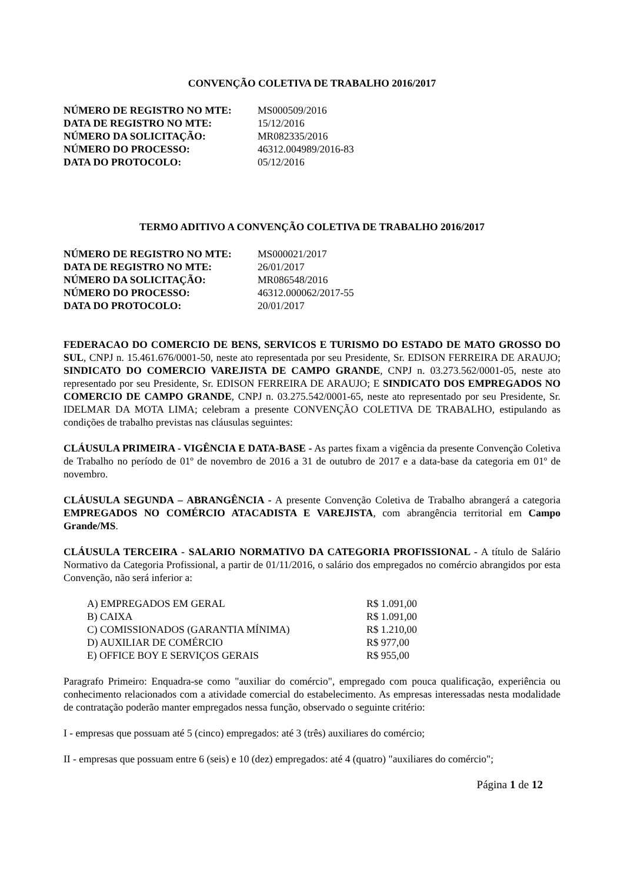CONVENÇÃO COLETIVA DE TRABALHO 2016/2017
| NÚMERO DE REGISTRO NO MTE: | MS000509/2016 |
| DATA DE REGISTRO NO MTE: | 15/12/2016 |
| NÚMERO DA SOLICITAÇÃO: | MR082335/2016 |
| NÚMERO DO PROCESSO: | 46312.004989/2016-83 |
| DATA DO PROTOCOLO: | 05/12/2016 |
TERMO ADITIVO A CONVENÇÃO COLETIVA DE TRABALHO 2016/2017
| NÚMERO DE REGISTRO NO MTE: | MS000021/2017 |
| DATA DE REGISTRO NO MTE: | 26/01/2017 |
| NÚMERO DA SOLICITAÇÃO: | MR086548/2016 |
| NÚMERO DO PROCESSO: | 46312.000062/2017-55 |
| DATA DO PROTOCOLO: | 20/01/2017 |
FEDERACAO DO COMERCIO DE BENS, SERVICOS E TURISMO DO ESTADO DE MATO GROSSO DO SUL, CNPJ n. 15.461.676/0001-50, neste ato representada por seu Presidente, Sr. EDISON FERREIRA DE ARAUJO; SINDICATO DO COMERCIO VAREJISTA DE CAMPO GRANDE, CNPJ n. 03.273.562/0001-05, neste ato representado por seu Presidente, Sr. EDISON FERREIRA DE ARAUJO; E SINDICATO DOS EMPREGADOS NO COMERCIO DE CAMPO GRANDE, CNPJ n. 03.275.542/0001-65, neste ato representado por seu Presidente, Sr. IDELMAR DA MOTA LIMA; celebram a presente CONVENÇÃO COLETIVA DE TRABALHO, estipulando as condições de trabalho previstas nas cláusulas seguintes:
CLÁUSULA PRIMEIRA - VIGÊNCIA E DATA-BASE - As partes fixam a vigência da presente Convenção Coletiva de Trabalho no período de 01º de novembro de 2016 a 31 de outubro de 2017 e a data-base da categoria em 01º de novembro.
CLÁUSULA SEGUNDA – ABRANGÊNCIA - A presente Convenção Coletiva de Trabalho abrangerá a categoria EMPREGADOS NO COMÉRCIO ATACADISTA E VAREJISTA, com abrangência territorial em Campo Grande/MS.
CLÁUSULA TERCEIRA - SALARIO NORMATIVO DA CATEGORIA PROFISSIONAL - A título de Salário Normativo da Categoria Profissional, a partir de 01/11/2016, o salário dos empregados no comércio abrangidos por esta Convenção, não será inferior a:
| A) EMPREGADOS EM GERAL | R$ 1.091,00 |
| B) CAIXA | R$ 1.091,00 |
| C) COMISSIONADOS (GARANTIA MÍNIMA) | R$ 1.210,00 |
| D) AUXILIAR DE COMÉRCIO | R$ 977,00 |
| E) OFFICE BOY E SERVIÇOS GERAIS | R$ 955,00 |
Paragrafo Primeiro: Enquadra-se como "auxiliar do comércio", empregado com pouca qualificação, experiência ou conhecimento relacionados com a atividade comercial do estabelecimento. As empresas interessadas nesta modalidade de contratação poderão manter empregados nessa função, observado o seguinte critério:
I - empresas que possuam até 5 (cinco) empregados: até 3 (três) auxiliares do comércio;
II - empresas que possuam entre 6 (seis) e 10 (dez) empregados: até 4 (quatro) "auxiliares do comércio";
Página 1 de 12